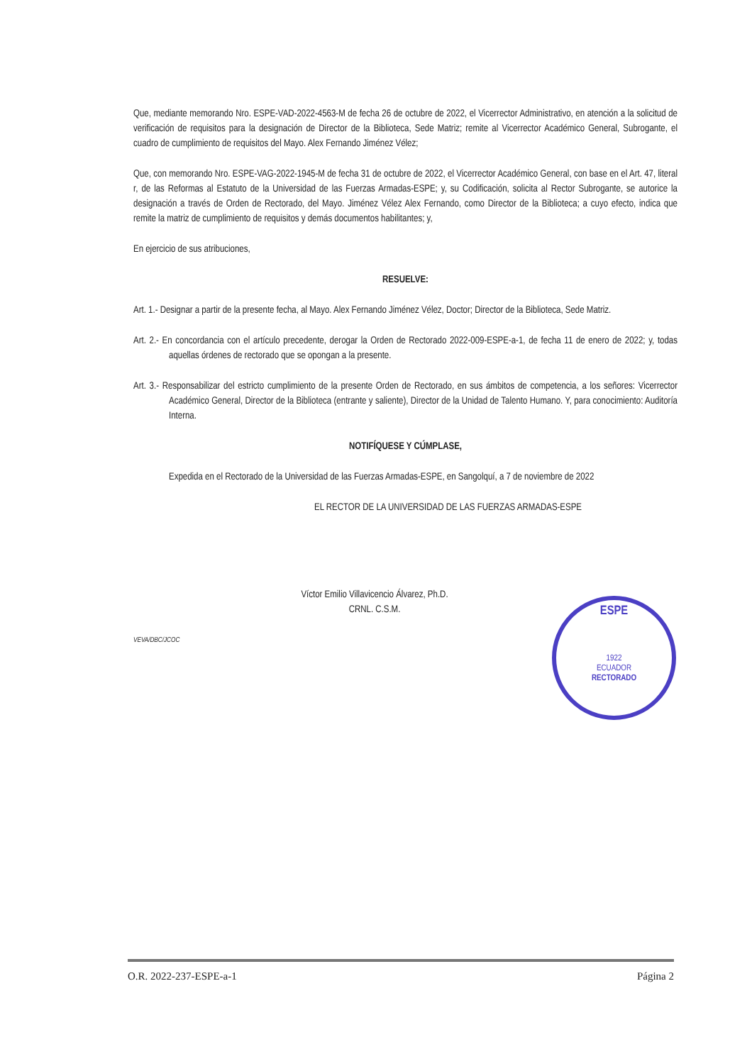Que, mediante memorando Nro. ESPE-VAD-2022-4563-M de fecha 26 de octubre de 2022, el Vicerrector Administrativo, en atención a la solicitud de verificación de requisitos para la designación de Director de la Biblioteca, Sede Matriz; remite al Vicerrector Académico General, Subrogante, el cuadro de cumplimiento de requisitos del Mayo. Alex Fernando Jiménez Vélez;
Que, con memorando Nro. ESPE-VAG-2022-1945-M de fecha 31 de octubre de 2022, el Vicerrector Académico General, con base en el Art. 47, literal r, de las Reformas al Estatuto de la Universidad de las Fuerzas Armadas-ESPE; y, su Codificación, solicita al Rector Subrogante, se autorice la designación a través de Orden de Rectorado, del Mayo. Jiménez Vélez Alex Fernando, como Director de la Biblioteca; a cuyo efecto, indica que remite la matriz de cumplimiento de requisitos y demás documentos habilitantes; y,
En ejercicio de sus atribuciones,
RESUELVE:
Art. 1.- Designar a partir de la presente fecha, al Mayo. Alex Fernando Jiménez Vélez, Doctor; Director de la Biblioteca, Sede Matriz.
Art. 2.- En concordancia con el artículo precedente, derogar la Orden de Rectorado 2022-009-ESPE-a-1, de fecha 11 de enero de 2022; y, todas aquellas órdenes de rectorado que se opongan a la presente.
Art. 3.- Responsabilizar del estricto cumplimiento de la presente Orden de Rectorado, en sus ámbitos de competencia, a los señores: Vicerrector Académico General, Director de la Biblioteca (entrante y saliente), Director de la Unidad de Talento Humano. Y, para conocimiento: Auditoría Interna.
NOTIFÍQUESE Y CÚMPLASE,
Expedida en el Rectorado de la Universidad de las Fuerzas Armadas-ESPE, en Sangolquí, a 7 de noviembre de 2022
EL RECTOR DE LA UNIVERSIDAD DE LAS FUERZAS ARMADAS-ESPE
Víctor Emilio Villavicencio Álvarez, Ph.D.
CRNL. C.S.M.
VEVA/DBC/JCOC
ESPE
1922
ECUADOR
RECTORADO
O.R. 2022-237-ESPE-a-1 Página 2